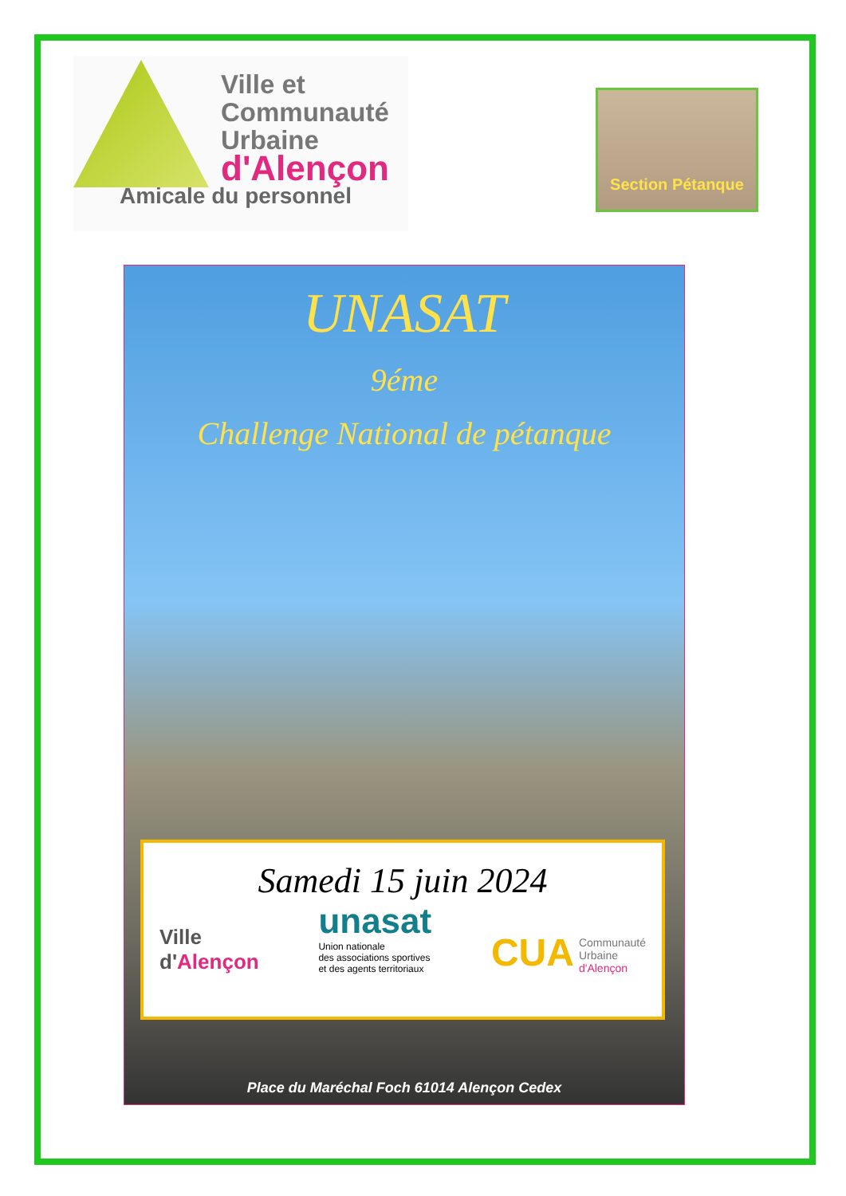Ville et
Communauté
Urbaine
d'Alençon
Section Pétanque
Amicale du personnel
UNASAT
9éme
Challenge National de pétanque
Samedi 15 juin 2024
Ville
d'Alençon
unasat
Union nationale
des associations sportives
et des agents territoriaux
CUA Communauté
Urbaine
d'Alençon
Place du Maréchal Foch 61014 Alençon Cedex